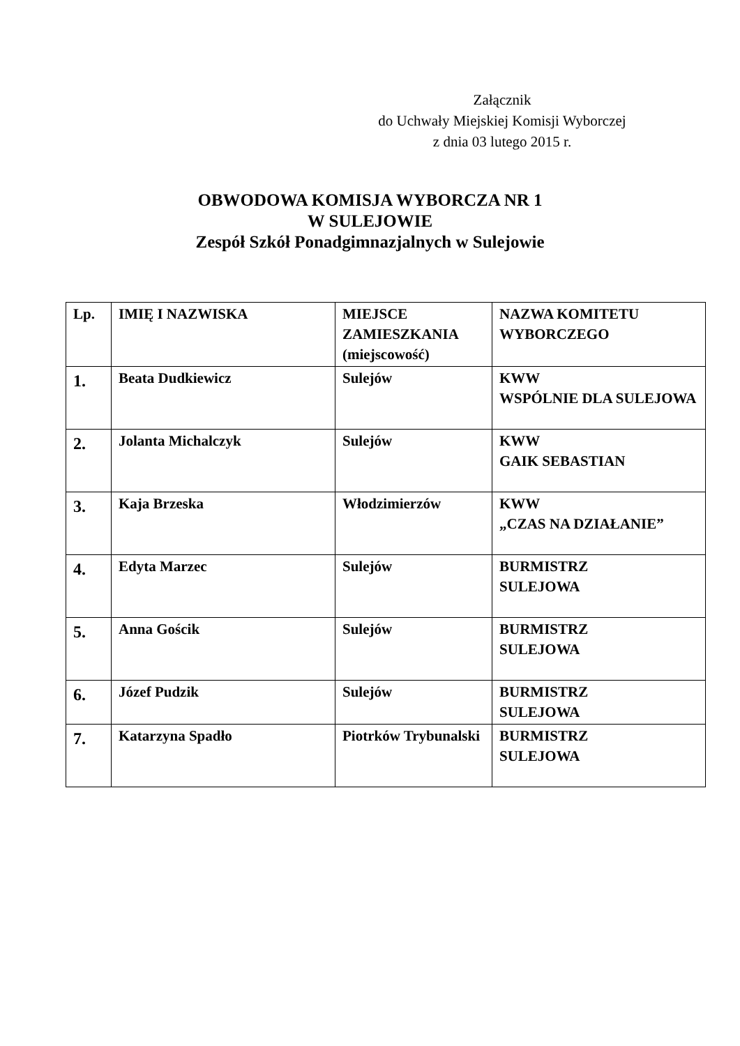Załącznik
do Uchwały Miejskiej Komisji Wyborczej
z dnia 03 lutego 2015 r.
OBWODOWA KOMISJA WYBORCZA NR 1
W SULEJOWIE
Zespół Szkół Ponadgimnazjalnych w Sulejowie
| Lp. | IMIĘ I NAZWISKA | MIEJSCE ZAMIESZKANIA (miejscowość) | NAZWA KOMITETU WYBORCZEGO |
| --- | --- | --- | --- |
| 1. | Beata Dudkiewicz | Sulejów | KWW WSPÓLNIE DLA SULEJOWA |
| 2. | Jolanta Michalczyk | Sulejów | KWW GAIK SEBASTIAN |
| 3. | Kaja Brzeska | Włodzimierzów | KWW „CZAS NA DZIAŁANIE” |
| 4. | Edyta Marzec | Sulejów | BURMISTRZ SULEJOWA |
| 5. | Anna Gościk | Sulejów | BURMISTRZ SULEJOWA |
| 6. | Józef Pudzik | Sulejów | BURMISTRZ SULEJOWA |
| 7. | Katarzyna Spadło | Piotrków Trybunalski | BURMISTRZ SULEJOWA |